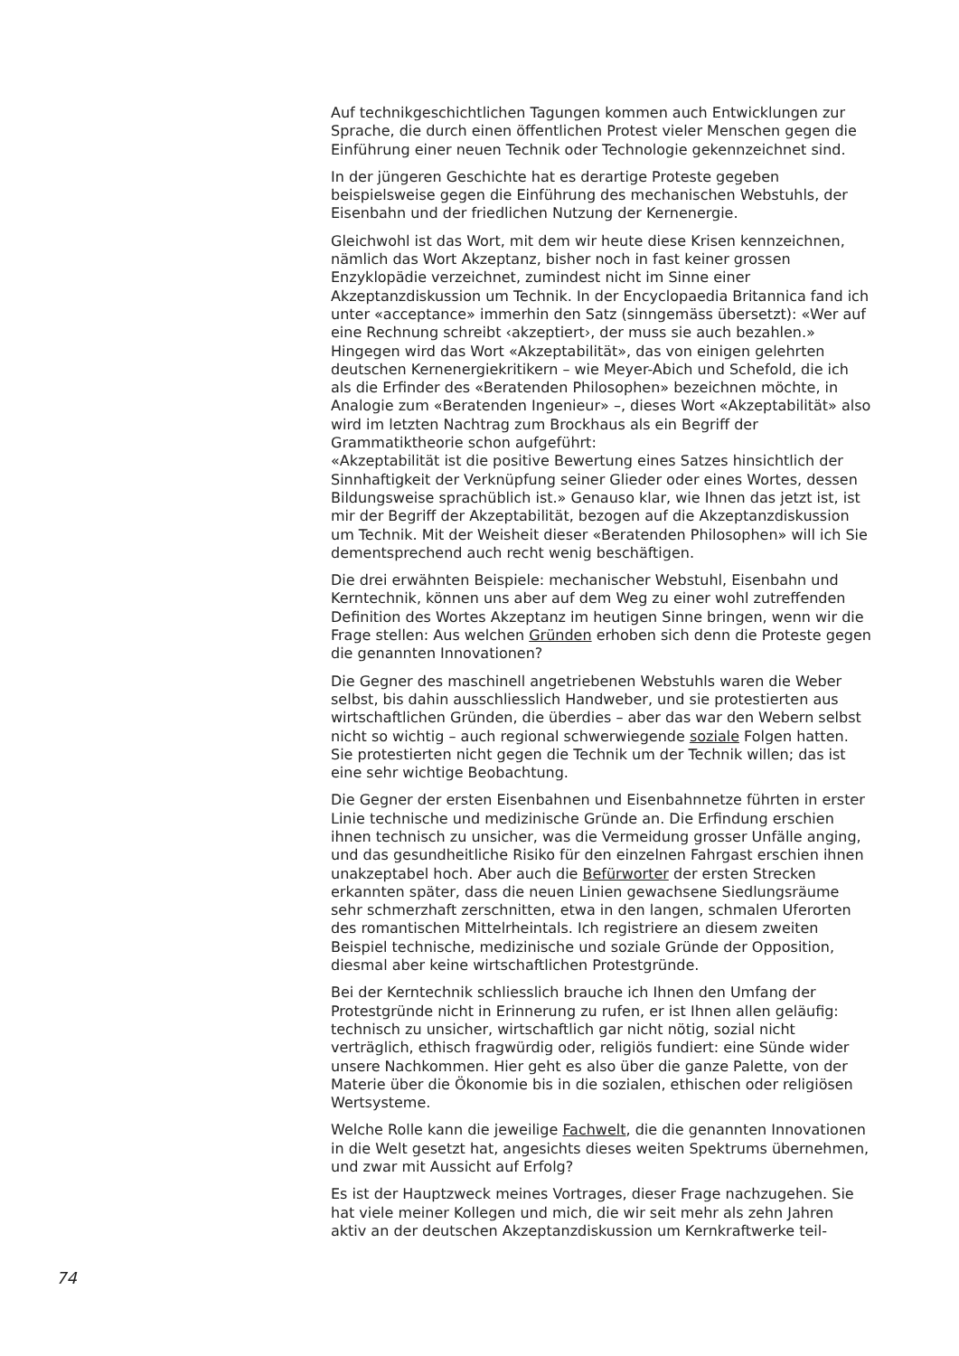Auf technikgeschichtlichen Tagungen kommen auch Entwicklungen zur Sprache, die durch einen öffentlichen Protest vieler Menschen gegen die Einführung einer neuen Technik oder Technologie gekennzeichnet sind.
In der jüngeren Geschichte hat es derartige Proteste gegeben beispielsweise gegen die Einführung des mechanischen Webstuhls, der Eisenbahn und der friedlichen Nutzung der Kernenergie.
Gleichwohl ist das Wort, mit dem wir heute diese Krisen kennzeichnen, nämlich das Wort Akzeptanz, bisher noch in fast keiner grossen Enzyklopädie verzeichnet, zumindest nicht im Sinne einer Akzeptanzdiskussion um Technik. In der Encyclopaedia Britannica fand ich unter «acceptance» immerhin den Satz (sinngemäss übersetzt): «Wer auf eine Rechnung schreibt ‹akzeptiert›, der muss sie auch bezahlen.» Hingegen wird das Wort «Akzeptabilität», das von einigen gelehrten deutschen Kernenergiekritikern – wie Meyer-Abich und Schefold, die ich als die Erfinder des «Beratenden Philosophen» bezeichnen möchte, in Analogie zum «Beratenden Ingenieur» –, dieses Wort «Akzeptabilität» also wird im letzten Nachtrag zum Brockhaus als ein Begriff der Grammatiktheorie schon aufgeführt:
«Akzeptabilität ist die positive Bewertung eines Satzes hinsichtlich der Sinnhaftigkeit der Verknüpfung seiner Glieder oder eines Wortes, dessen Bildungsweise sprachüblich ist.» Genauso klar, wie Ihnen das jetzt ist, ist mir der Begriff der Akzeptabilität, bezogen auf die Akzeptanzdiskussion um Technik. Mit der Weisheit dieser «Beratenden Philosophen» will ich Sie dementsprechend auch recht wenig beschäftigen.
Die drei erwähnten Beispiele: mechanischer Webstuhl, Eisenbahn und Kerntechnik, können uns aber auf dem Weg zu einer wohl zutreffenden Definition des Wortes Akzeptanz im heutigen Sinne bringen, wenn wir die Frage stellen: Aus welchen Gründen erhoben sich denn die Proteste gegen die genannten Innovationen?
Die Gegner des maschinell angetriebenen Webstuhls waren die Weber selbst, bis dahin ausschliesslich Handweber, und sie protestierten aus wirtschaftlichen Gründen, die überdies – aber das war den Webern selbst nicht so wichtig – auch regional schwerwiegende soziale Folgen hatten. Sie protestierten nicht gegen die Technik um der Technik willen; das ist eine sehr wichtige Beobachtung.
Die Gegner der ersten Eisenbahnen und Eisenbahnnetze führten in erster Linie technische und medizinische Gründe an. Die Erfindung erschien ihnen technisch zu unsicher, was die Vermeidung grosser Unfälle anging, und das gesundheitliche Risiko für den einzelnen Fahrgast erschien ihnen unakzeptabel hoch. Aber auch die Befürworter der ersten Strecken erkannten später, dass die neuen Linien gewachsene Siedlungsräume sehr schmerzhaft zerschnitten, etwa in den langen, schmalen Uferorten des romantischen Mittelrheintals. Ich registriere an diesem zweiten Beispiel technische, medizinische und soziale Gründe der Opposition, diesmal aber keine wirtschaftlichen Protestgründe.
Bei der Kerntechnik schliesslich brauche ich Ihnen den Umfang der Protestgründe nicht in Erinnerung zu rufen, er ist Ihnen allen geläufig: technisch zu unsicher, wirtschaftlich gar nicht nötig, sozial nicht verträglich, ethisch fragwürdig oder, religiös fundiert: eine Sünde wider unsere Nachkommen. Hier geht es also über die ganze Palette, von der Materie über die Ökonomie bis in die sozialen, ethischen oder religiösen Wertsysteme.
Welche Rolle kann die jeweilige Fachwelt, die die genannten Innovationen in die Welt gesetzt hat, angesichts dieses weiten Spektrums übernehmen, und zwar mit Aussicht auf Erfolg?
Es ist der Hauptzweck meines Vortrages, dieser Frage nachzugehen. Sie hat viele meiner Kollegen und mich, die wir seit mehr als zehn Jahren aktiv an der deutschen Akzeptanzdiskussion um Kernkraftwerke teil-
74